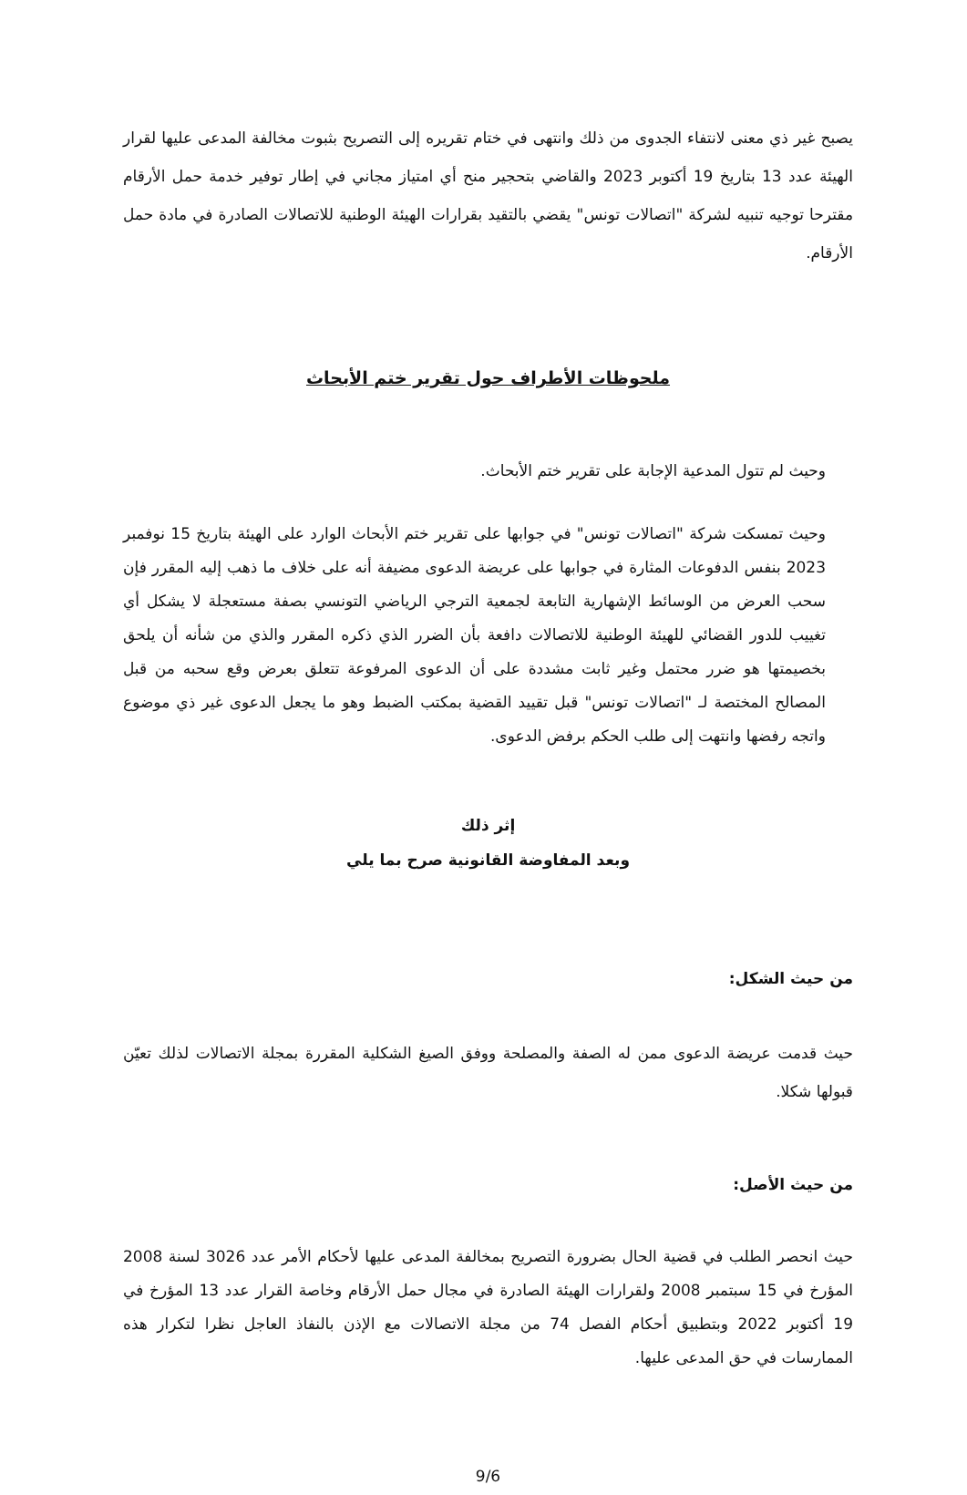يصبح غير ذي معنى لانتفاء الجدوى من ذلك وانتهى في ختام تقريره إلى التصريح بثبوت مخالفة المدعى عليها لقرار الهيئة عدد 13 بتاريخ 19 أكتوبر 2023 والقاضي بتحجير منح أي امتياز مجاني في إطار توفير خدمة حمل الأرقام مقترحا توجيه تنبيه لشركة "اتصالات تونس" يقضي بالتقيد بقرارات الهيئة الوطنية للاتصالات الصادرة في مادة حمل الأرقام.
ملحوظات الأطراف حول تقرير ختم الأبحاث
وحيث لم تتول المدعية الإجابة على تقرير ختم الأبحاث.
وحيث تمسكت شركة "اتصالات تونس" في جوابها على تقرير ختم الأبحاث الوارد على الهيئة بتاريخ 15 نوفمبر 2023 بنفس الدفوعات المثارة في جوابها على عريضة الدعوى مضيفة أنه على خلاف ما ذهب إليه المقرر فإن سحب العرض من الوسائط الإشهارية التابعة لجمعية الترجي الرياضي التونسي بصفة مستعجلة لا يشكل أي تغييب للدور القضائي للهيئة الوطنية للاتصالات دافعة بأن الضرر الذي ذكره المقرر والذي من شأنه أن يلحق بخصيمتها هو ضرر محتمل وغير ثابت مشددة على أن الدعوى المرفوعة تتعلق بعرض وقع سحبه من قبل المصالح المختصة لـ "اتصالات تونس" قبل تقييد القضية بمكتب الضبط وهو ما يجعل الدعوى غير ذي موضوع واتجه رفضها وانتهت إلى طلب الحكم برفض الدعوى.
إثر ذلك
وبعد المفاوضة القانونية صرح بما يلي
من حيث الشكل:
حيث قدمت عريضة الدعوى ممن له الصفة والمصلحة ووفق الصيغ الشكلية المقررة بمجلة الاتصالات لذلك تعيّن قبولها شكلا.
من حيث الأصل:
حيث انحصر الطلب في قضية الحال بضرورة التصريح بمخالفة المدعى عليها لأحكام الأمر عدد 3026 لسنة 2008 المؤرخ في 15 سبتمبر 2008 ولقرارات الهيئة الصادرة في مجال حمل الأرقام وخاصة القرار عدد 13 المؤرخ في 19 أكتوبر 2022 وبتطبيق أحكام الفصل 74 من مجلة الاتصالات مع الإذن بالنفاذ العاجل نظرا لتكرار هذه الممارسات في حق المدعى عليها.
9/6